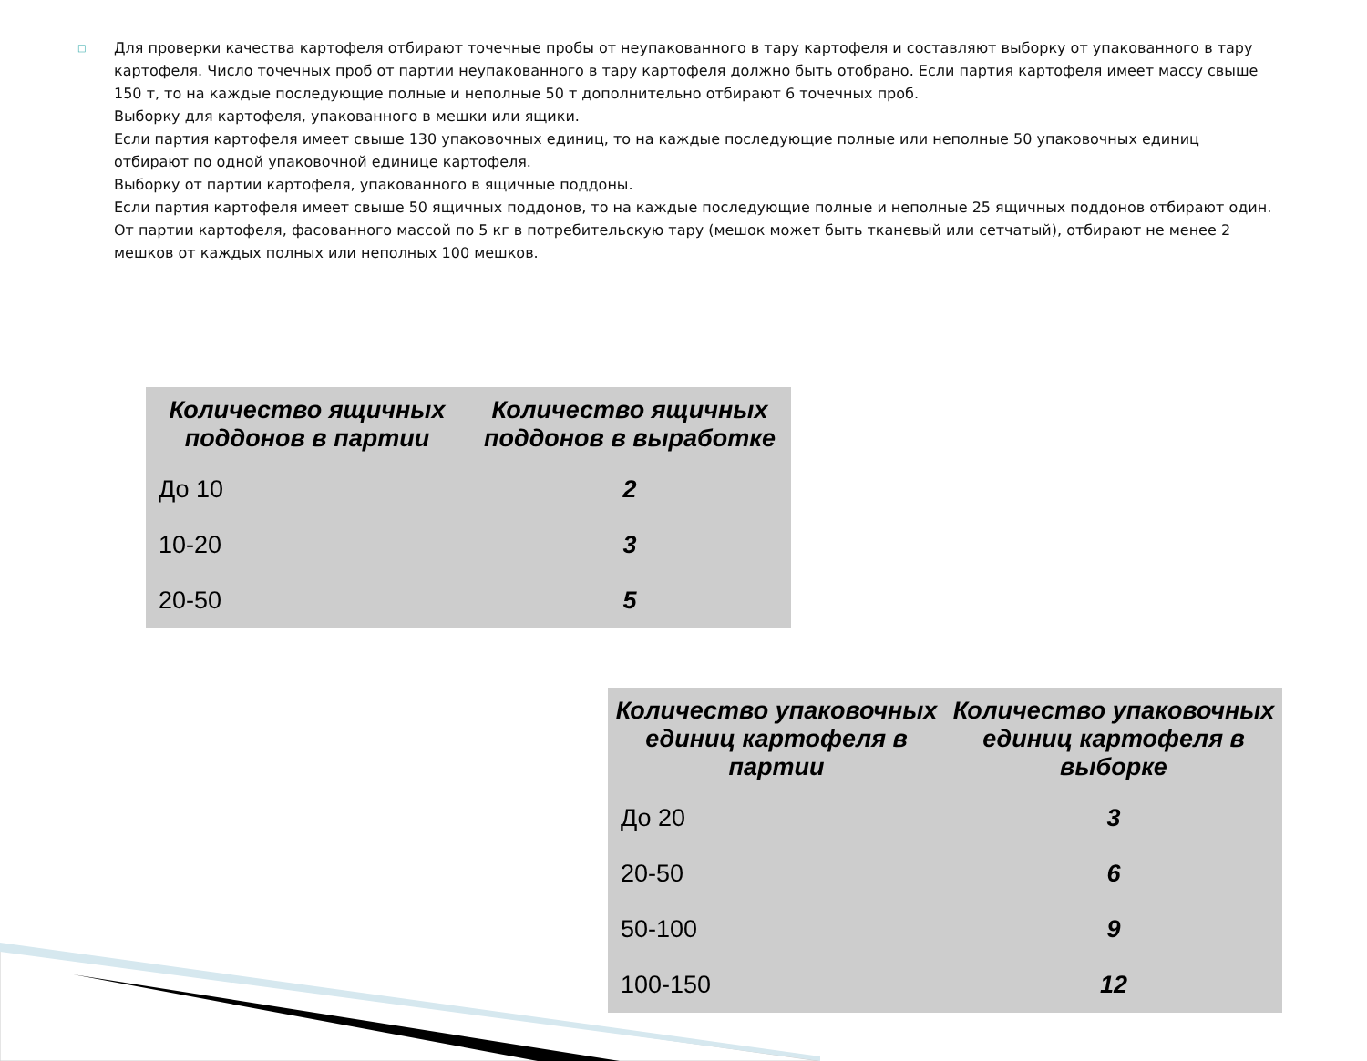□ Для проверки качества картофеля отбирают точечные пробы от неупакованного в тару картофеля и составляют выборку от упакованного в тару картофеля. Число точечных проб от партии неупакованного в тару картофеля должно быть отобрано. Если партия картофеля имеет массу свыше 150 т, то на каждые последующие полные и неполные 50 т дополнительно отбирают 6 точечных проб.
Выборку для картофеля, упакованного в мешки или ящики.
Если партия картофеля имеет свыше 130 упаковочных единиц, то на каждые последующие полные или неполные 50 упаковочных единиц отбирают по одной упаковочной единице картофеля.
Выборку от партии картофеля, упакованного в ящичные поддоны.
Если партия картофеля имеет свыше 50 ящичных поддонов, то на каждые последующие полные и неполные 25 ящичных поддонов отбирают один. От партии картофеля, фасованного массой по 5 кг в потребительскую тару (мешок может быть тканевый или сетчатый), отбирают не менее 2 мешков от каждых полных или неполных 100 мешков.
| Количество ящичных поддонов в партии | Количество ящичных поддонов в выработке |
| --- | --- |
| До 10 | 2 |
| 10-20 | 3 |
| 20-50 | 5 |
| Количество упаковочных единиц картофеля в партии | Количество упаковочных единиц картофеля в выборке |
| --- | --- |
| До 20 | 3 |
| 20-50 | 6 |
| 50-100 | 9 |
| 100-150 | 12 |